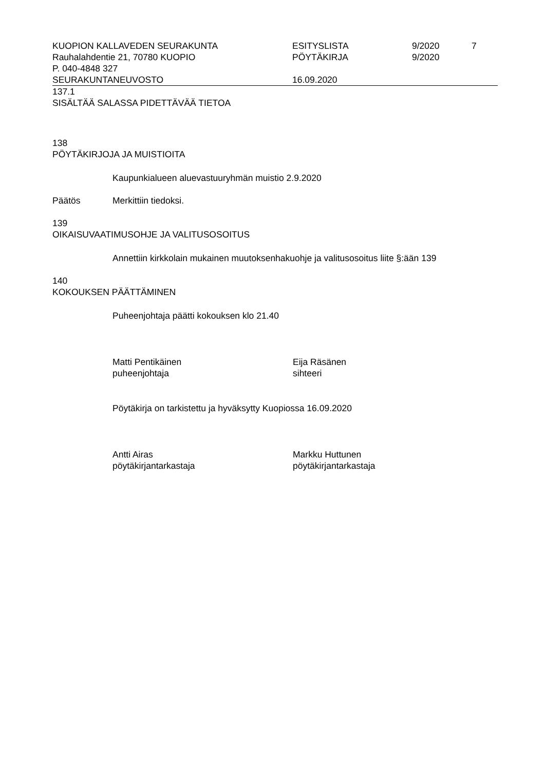| KUOPION KALLAVEDEN SEURAKUNTA | ESITYSLISTA | 9/2020 | 7 |
| Rauhalahdentie 21, 70780 KUOPIO | PÖYTÄKIRJA | 9/2020 | |
| P. 040-4848 327 | | | |
| SEURAKUNTANEUVOSTO | 16.09.2020 | | |
137.1
SISÄLTÄÄ SALASSA PIDETTÄVÄÄ TIETOA
138
PÖYTÄKIRJOJA JA MUISTIOITA
Kaupunkialueen aluevastuuryhmän muistio 2.9.2020
Päätös Merkittiin tiedoksi.
139
OIKAISUVAATIMUSOHJE JA VALITUSOSOITUS
Annettiin kirkkolain mukainen muutoksenhakuohje ja valitusosoitus liite §:ään 139
140
KOKOUKSEN PÄÄTTÄMINEN
Puheenjohtaja päätti kokouksen klo 21.40
Matti Pentikäinen
puheenjohtaja
Eija Räsänen
sihteeri
Pöytäkirja on tarkistettu ja hyväksytty Kuopiossa 16.09.2020
Antti Airas
pöytäkirjantarkastaja
Markku Huttunen
pöytäkirjantarkastaja